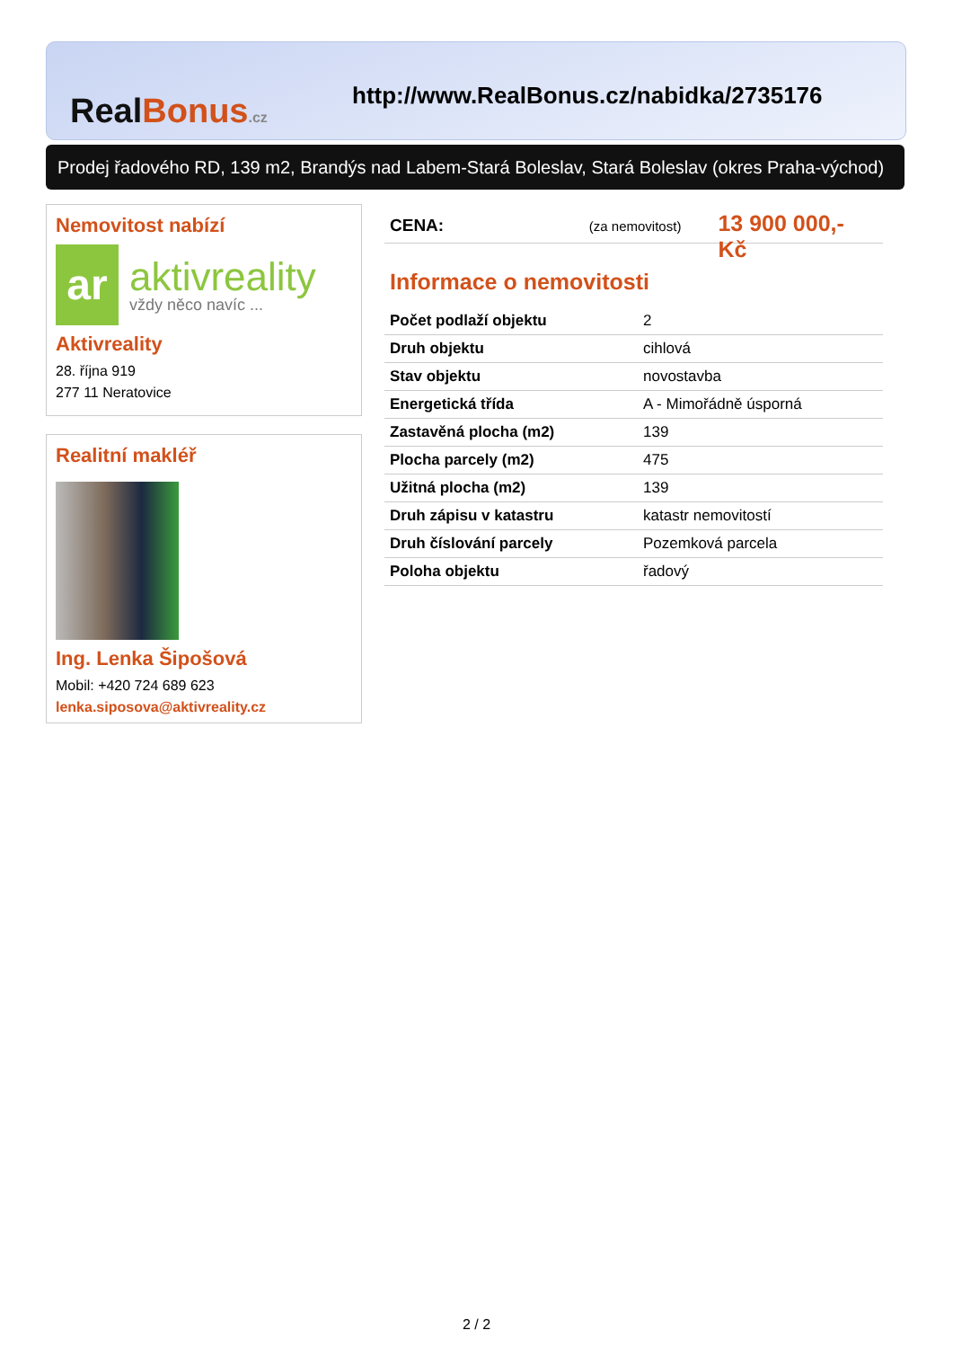RealBonus.cz
http://www.RealBonus.cz/nabidka/2735176
Prodej řadového RD, 139 m2, Brandýs nad Labem-Stará Boleslav, Stará Boleslav (okres Praha-východ)
Nemovitost nabízí
ar
aktivreality
vždy něco navíc ...
Aktivreality
28. října 919
277 11 Neratovice
Realitní makléř
Ing. Lenka Šipošová
Mobil: +420 724 689 623
lenka.siposova@aktivreality.cz
CENA: (za nemovitost) 13 900 000,- Kč
Informace o nemovitosti
| Počet podlaží objektu | 2 |
| Druh objektu | cihlová |
| Stav objektu | novostavba |
| Energetická třída | A - Mimořádně úsporná |
| Zastavěná plocha (m2) | 139 |
| Plocha parcely (m2) | 475 |
| Užitná plocha (m2) | 139 |
| Druh zápisu v katastru | katastr nemovitostí |
| Druh číslování parcely | Pozemková parcela |
| Poloha objektu | řadový |
2 / 2